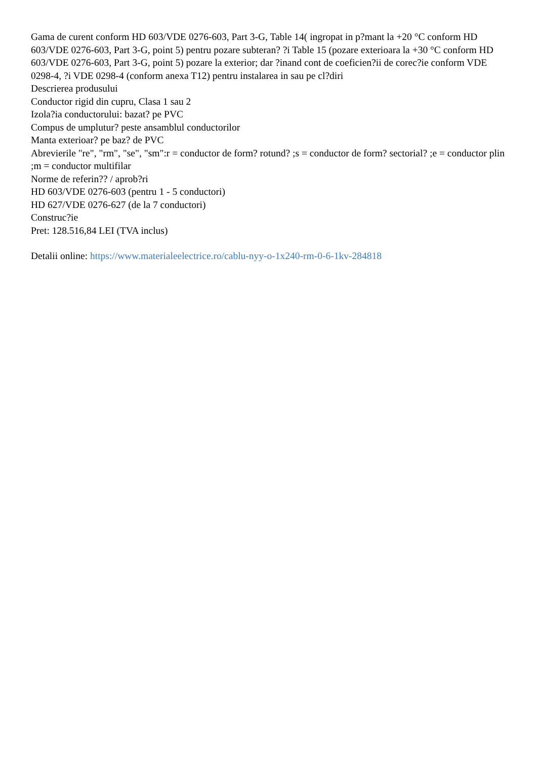Gama de curent conform HD 603/VDE 0276-603, Part 3-G, Table 14( ingropat in p?mant la +20 °C conform HD 603/VDE 0276-603, Part 3-G, point 5) pentru pozare subteran? ?i Table 15 (pozare exterioara la +30 °C conform HD 603/VDE 0276-603, Part 3-G, point 5) pozare la exterior; dar ?inand cont de coeficien?ii de corec?ie conform VDE 0298-4, ?i VDE 0298-4 (conform anexa T12) pentru instalarea in sau pe cl?diri
Descrierea produsului
Conductor rigid din cupru, Clasa 1 sau 2
Izola?ia conductorului: bazat? pe PVC
Compus de umplutur? peste ansamblul conductorilor
Manta exterioar? pe baz? de PVC
Abrevierile "re", "rm", "se", "sm":r = conductor de form? rotund? ;s = conductor de form? sectorial? ;e = conductor plin ;m = conductor multifilar
Norme de referin?? / aprob?ri
HD 603/VDE 0276-603 (pentru 1 - 5 conductori)
HD 627/VDE 0276-627 (de la 7 conductori)
Construc?ie
Pret: 128.516,84 LEI (TVA inclus)
Detalii online: https://www.materialeelectrice.ro/cablu-nyy-o-1x240-rm-0-6-1kv-284818